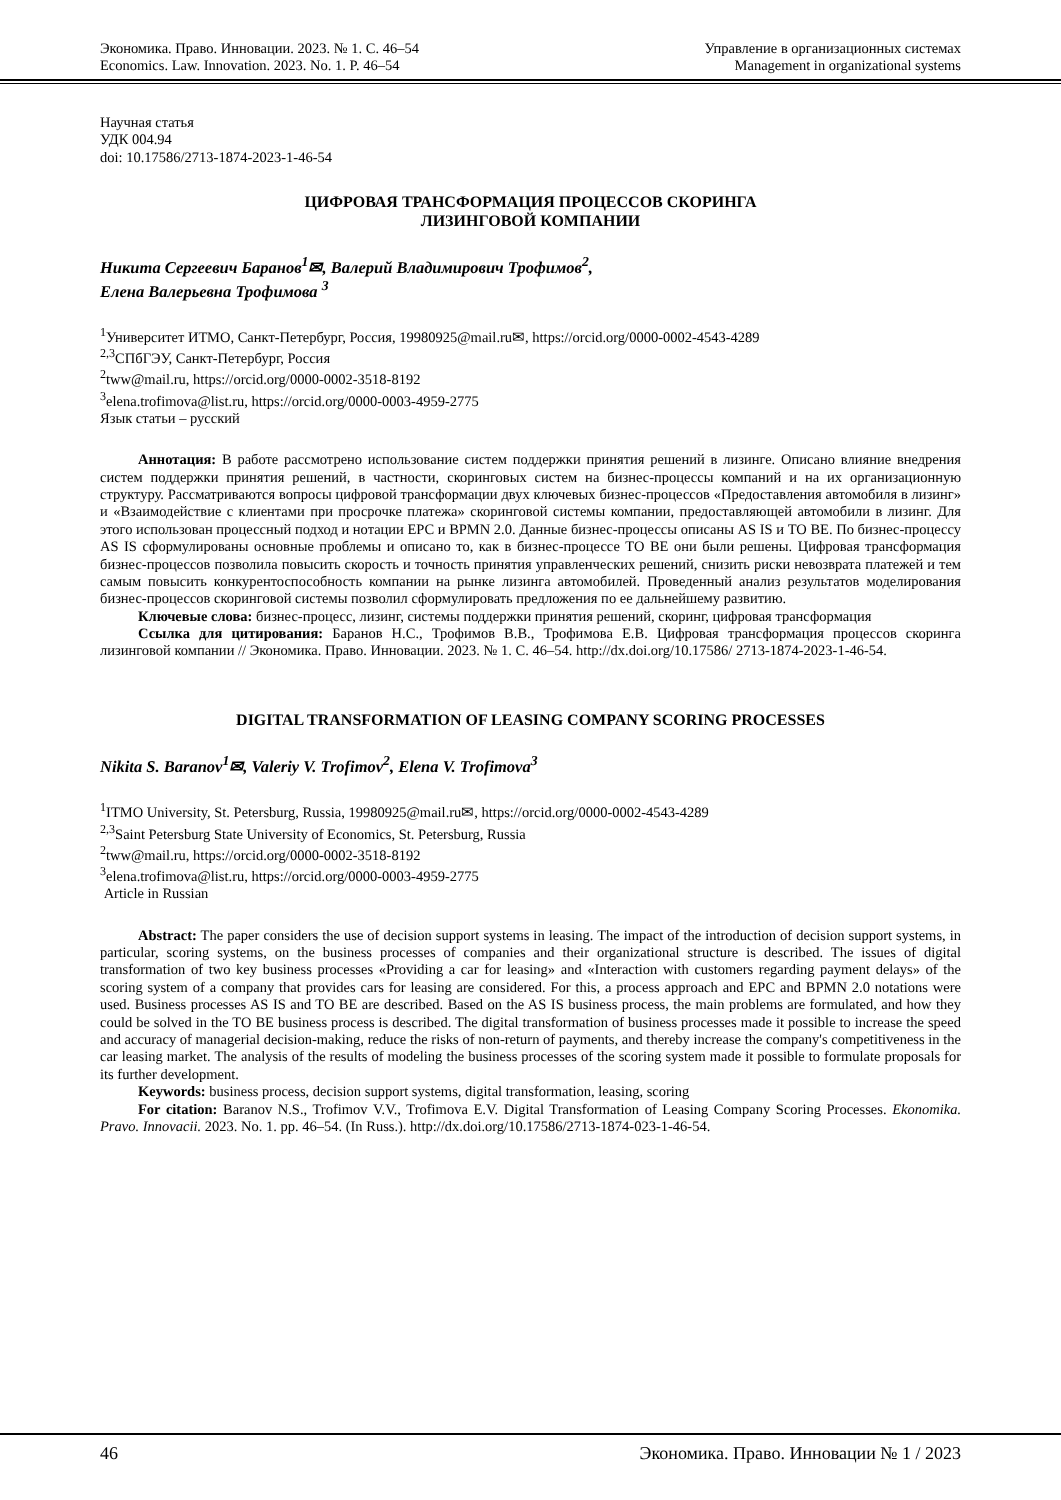Экономика. Право. Инновации. 2023. № 1. С. 46–54
Economics. Law. Innovation. 2023. No. 1. P. 46–54
Управление в организационных системах
Management in organizational systems
Научная статья
УДК 004.94
doi: 10.17586/2713-1874-2023-1-46-54
ЦИФРОВАЯ ТРАНСФОРМАЦИЯ ПРОЦЕССОВ СКОРИНГА
ЛИЗИНГОВОЙ КОМПАНИИ
Никита Сергеевич Баранов<sup>1</sup>✉, Валерий Владимирович Трофимов<sup>2</sup>,
Елена Валерьевна Трофимова <sup>3</sup>
<sup>1</sup> Университет ИТМО, Санкт-Петербург, Россия, 19980925@mail.ru✉, https://orcid.org/0000-0002-4543-4289
<sup>2,3</sup>СПбГЭУ, Санкт-Петербург, Россия
<sup>2</sup> tww@mail.ru, https://orcid.org/0000-0002-3518-8192
<sup>3</sup> elena.trofimova@list.ru, https://orcid.org/0000-0003-4959-2775
Язык статьи – русский
Аннотация: В работе рассмотрено использование систем поддержки принятия решений в лизинге. Описано влияние внедрения систем поддержки принятия решений, в частности, скоринговых систем на бизнес-процессы компаний и на их организационную структуру. Рассматриваются вопросы цифровой трансформации двух ключевых бизнес-процессов «Предоставления автомобиля в лизинг» и «Взаимодействие с клиентами при просрочке платежа» скоринговой системы компании, предоставляющей автомобили в лизинг. Для этого использован процессный подход и нотации EPC и BPMN 2.0. Данные бизнес-процессы описаны AS IS и TO BE. По бизнес-процессу AS IS сформулированы основные проблемы и описано то, как в бизнес-процессе TO BE они были решены. Цифровая трансформация бизнес-процессов позволила повысить скорость и точность принятия управленческих решений, снизить риски невозврата платежей и тем самым повысить конкурентоспособность компании на рынке лизинга автомобилей. Проведенный анализ результатов моделирования бизнес-процессов скоринговой системы позволил сформулировать предложения по ее дальнейшему развитию.
Ключевые слова: бизнес-процесс, лизинг, системы поддержки принятия решений, скоринг, цифровая трансформация
Ссылка для цитирования: Баранов Н.С., Трофимов В.В., Трофимова Е.В. Цифровая трансформация процессов скоринга лизинговой компании // Экономика. Право. Инновации. 2023. № 1. С. 46–54. http://dx.doi.org/10.17586/ 2713-1874-2023-1-46-54.
DIGITAL TRANSFORMATION OF LEASING COMPANY SCORING PROCESSES
Nikita S. Baranov<sup>1</sup>✉, Valeriy V. Trofimov<sup>2</sup>, Elena V. Trofimova<sup>3</sup>
<sup>1</sup> ITMO University, St. Petersburg, Russia, 19980925@mail.ru✉, https://orcid.org/0000-0002-4543-4289
<sup>2,3</sup>Saint Petersburg State University of Economics, St. Petersburg, Russia
<sup>2</sup> tww@mail.ru, https://orcid.org/0000-0002-3518-8192
<sup>3</sup> elena.trofimova@list.ru, https://orcid.org/0000-0003-4959-2775
Article in Russian
Abstract: The paper considers the use of decision support systems in leasing. The impact of the introduction of decision support systems, in particular, scoring systems, on the business processes of companies and their organizational structure is described. The issues of digital transformation of two key business processes «Providing a car for leasing» and «Interaction with customers regarding payment delays» of the scoring system of a company that provides cars for leasing are considered. For this, a process approach and EPC and BPMN 2.0 notations were used. Business processes AS IS and TO BE are described. Based on the AS IS business process, the main problems are formulated, and how they could be solved in the TO BE business process is described. The digital transformation of business processes made it possible to increase the speed and accuracy of managerial decision-making, reduce the risks of non-return of payments, and thereby increase the company's competitiveness in the car leasing market. The analysis of the results of modeling the business processes of the scoring system made it possible to formulate proposals for its further development.
Keywords: business process, decision support systems, digital transformation, leasing, scoring
For citation: Baranov N.S., Trofimov V.V., Trofimova E.V. Digital Transformation of Leasing Company Scoring Processes. Ekonomika. Pravo. Innovacii. 2023. No. 1. pp. 46–54. (In Russ.). http://dx.doi.org/10.17586/2713-1874-023-1-46-54.
46 Экономика. Право. Инновации № 1 / 2023